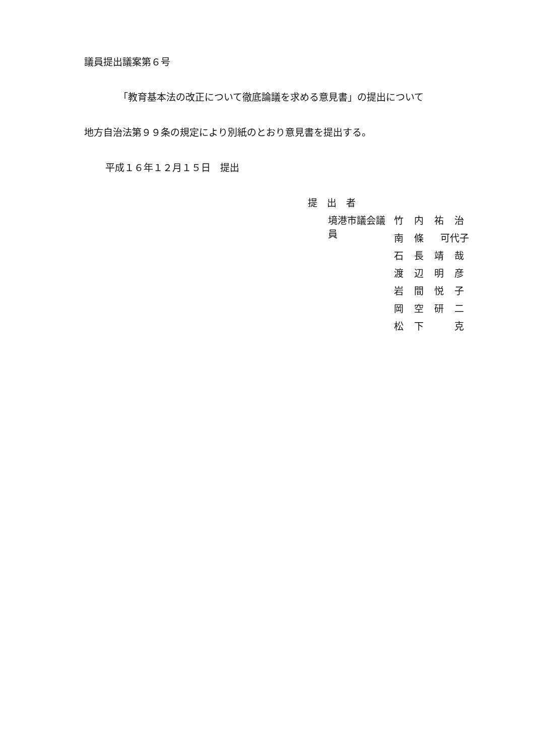議員提出議案第６号
「教育基本法の改正について徹底論議を求める意見書」の提出について
地方自治法第９９条の規定により別紙のとおり意見書を提出する。
平成１６年１２月１５日　提出
提　出　者
境港市議会議員 竹内祐治
南 條 可代子
石長靖哉
渡辺明彦
岩間悦子
岡空研二
松下 克